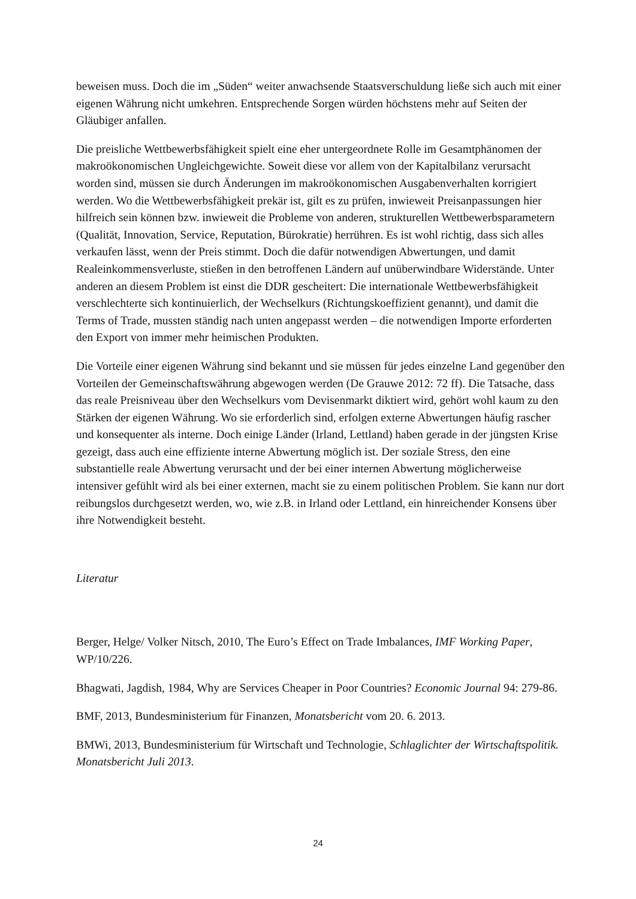beweisen muss. Doch die im „Süden“ weiter anwachsende Staatsverschuldung ließe sich auch mit einer eigenen Währung nicht umkehren. Entsprechende Sorgen würden höchstens mehr auf Seiten der Gläubiger anfallen.
Die preisliche Wettbewerbsfähigkeit spielt eine eher untergeordnete Rolle im Gesamtphänomen der makroökonomischen Ungleichgewichte. Soweit diese vor allem von der Kapitalbilanz verursacht worden sind, müssen sie durch Änderungen im makroökonomischen Ausgabenverhalten korrigiert werden. Wo die Wettbewerbsfähigkeit prekär ist, gilt es zu prüfen, inwieweit Preisanpassungen hier hilfreich sein können bzw. inwieweit die Probleme von anderen, strukturellen Wettbewerbsparametern (Qualität, Innovation, Service, Reputation, Bürokratie) herrühren. Es ist wohl richtig, dass sich alles verkaufen lässt, wenn der Preis stimmt. Doch die dafür notwendigen Abwertungen, und damit Realeinkommensverluste, stießen in den betroffenen Ländern auf unüberwindbare Widerstände. Unter anderen an diesem Problem ist einst die DDR gescheitert: Die internationale Wettbewerbsfähigkeit verschlechterte sich kontinuierlich, der Wechselkurs (Richtungskoeffizient genannt), und damit die Terms of Trade, mussten ständig nach unten angepasst werden – die notwendigen Importe erforderten den Export von immer mehr heimischen Produkten.
Die Vorteile einer eigenen Währung sind bekannt und sie müssen für jedes einzelne Land gegenüber den Vorteilen der Gemeinschaftswährung abgewogen werden (De Grauwe 2012: 72 ff). Die Tatsache, dass das reale Preisniveau über den Wechselkurs vom Devisenmarkt diktiert wird, gehört wohl kaum zu den Stärken der eigenen Währung. Wo sie erforderlich sind, erfolgen externe Abwertungen häufig rascher und konsequenter als interne. Doch einige Länder (Irland, Lettland) haben gerade in der jüngsten Krise gezeigt, dass auch eine effiziente interne Abwertung möglich ist. Der soziale Stress, den eine substantielle reale Abwertung verursacht und der bei einer internen Abwertung möglicherweise intensiver gefühlt wird als bei einer externen, macht sie zu einem politischen Problem. Sie kann nur dort reibungslos durchgesetzt werden, wo, wie z.B. in Irland oder Lettland, ein hinreichender Konsens über ihre Notwendigkeit besteht.
Literatur
Berger, Helge/ Volker Nitsch, 2010, The Euro’s Effect on Trade Imbalances, IMF Working Paper, WP/10/226.
Bhagwati, Jagdish, 1984, Why are Services Cheaper in Poor Countries? Economic Journal 94: 279-86.
BMF, 2013, Bundesministerium für Finanzen, Monatsbericht vom 20. 6. 2013.
BMWi, 2013, Bundesministerium für Wirtschaft und Technologie, Schlaglichter der Wirtschaftspolitik. Monatsbericht Juli 2013.
24